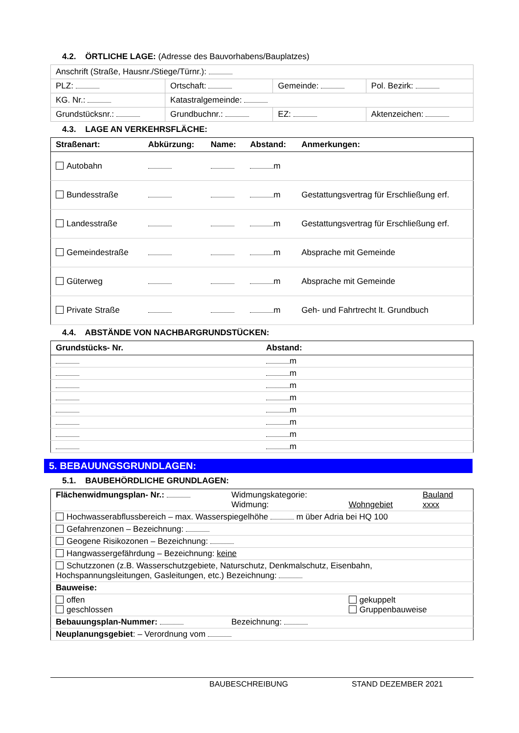4.2. ÖRTLICHE LAGE: (Adresse des Bauvorhabens/Bauplatzes)
| Anschrift (Straße, Hausnr./Stiege/Türnr.): | | | | |
| PLZ: | Ortschaft: | | Gemeinde: | Pol. Bezirk: |
| KG. Nr.: | | Katastralgemeinde: | | |
| Grundstücksnr.: | | Grundbuchnr.: | EZ: | Aktenzeichen: |
4.3. LAGE AN VERKEHRSFLÄCHE:
| Straßenart: | Abkürzung: | Name: | Abstand: | Anmerkungen: |
| --- | --- | --- | --- | --- |
| Autobahn | | | m | |
| Bundesstraße | | | m | Gestattungsvertrag für Erschließung erf. |
| Landesstraße | | | m | Gestattungsvertrag für Erschließung erf. |
| Gemeindestraße | | | m | Absprache mit Gemeinde |
| Güterweg | | | m | Absprache mit Gemeinde |
| Private Straße | | | m | Geh- und Fahrtrecht lt. Grundbuch |
4.4. ABSTÄNDE VON NACHBARGRUNDSTÜCKEN:
| Grundstücks- Nr. | Abstand: |
| --- | --- |
| | m |
| | m |
| | m |
| | m |
| | m |
| | m |
| | m |
| | m |
5. BEBAUUNGSGRUNDLAGEN:
5.1. BAUBEHÖRDLICHE GRUNDLAGEN:
| Flächenwidmungsplan- Nr.: | Widmungskategorie: Widmung: | Wohngebiet | Bauland xxxx |
| Hochwasserabflussbereich – max. Wasserspiegelhöhe m über Adria bei HQ 100 | | | |
| Gefahrenzonen – Bezeichnung: | | | |
| Geogene Risikozonen – Bezeichnung: | | | |
| Hangwassergefährdung – Bezeichnung: keine | | | |
| Schutzzonen (z.B. Wasserschutzgebiete, Naturschutz, Denkmalschutz, Eisenbahn, Hochspannungsleitungen, Gasleitungen, etc.) Bezeichnung: | | | |
| Bauweise: | | | |
| offen geschlossen | | gekuppelt Gruppenbauweise | |
| Bebauungsplan-Nummer: | Bezeichnung: | | |
| Neuplanungsgebiet : – Verordnung vom | | | |
BAUBESCHREIBUNG STAND DEZEMBER 2021